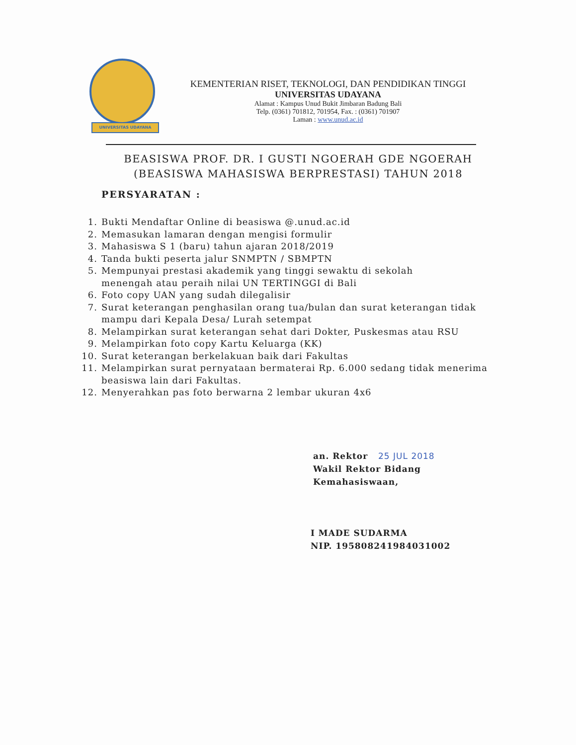UNIVERSITAS UDAYANA
KEMENTERIAN RISET, TEKNOLOGI, DAN PENDIDIKAN TINGGI
UNIVERSITAS UDAYANA
Alamat : Kampus Unud Bukit Jimbaran Badung Bali
Telp. (0361) 701812, 701954, Fax. : (0361) 701907
Laman : www.unud.ac.id
BEASISWA PROF. DR. I GUSTI NGOERAH GDE NGOERAH
(BEASISWA MAHASISWA BERPRESTASI) TAHUN 2018
PERSYARATAN :
1. Bukti Mendaftar Online di beasiswa @.unud.ac.id
2. Memasukan lamaran dengan mengisi formulir
3. Mahasiswa S 1 (baru) tahun ajaran 2018/2019
4. Tanda bukti peserta jalur SNMPTN / SBMPTN
5. Mempunyai prestasi akademik yang tinggi sewaktu di sekolah
menengah atau peraih nilai UN TERTINGGI di Bali
6. Foto copy UAN yang sudah dilegalisir
7. Surat keterangan penghasilan orang tua/bulan dan surat keterangan tidak mampu dari Kepala Desa/ Lurah setempat
8. Melampirkan surat keterangan sehat dari Dokter, Puskesmas atau RSU
9. Melampirkan foto copy Kartu Keluarga (KK)
10. Surat keterangan berkelakuan baik dari Fakultas
11. Melampirkan surat pernyataan bermaterai Rp. 6.000 sedang tidak menerima beasiswa lain dari Fakultas.
12. Menyerahkan pas foto berwarna 2 lembar ukuran 4x6
an. Rektor 25 JUL 2018
Wakil Rektor Bidang
Kemahasiswaan,
I MADE SUDARMA
NIP. 195808241984031002